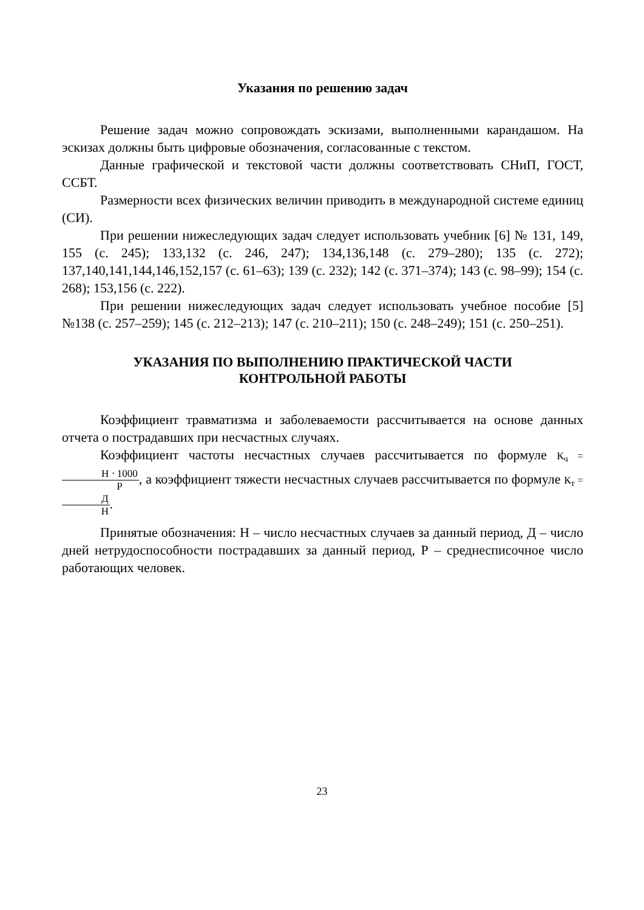Указания по решению задач
Решение задач можно сопровождать эскизами, выполненными карандашом. На эскизах должны быть цифровые обозначения, согласованные с текстом.
Данные графической и текстовой части должны соответствовать СНиП, ГОСТ, ССБТ.
Размерности всех физических величин приводить в международной системе единиц (СИ).
При решении нижеследующих задач следует использовать учебник [6] № 131, 149, 155 (с. 245); 133,132 (с. 246, 247); 134,136,148 (с. 279–280); 135 (с. 272); 137,140,141,144,146,152,157 (с. 61–63); 139 (с. 232); 142 (с. 371–374); 143 (с. 98–99); 154 (с. 268); 153,156 (с. 222).
При решении нижеследующих задач следует использовать учебное пособие [5] №138 (с. 257–259); 145 (с. 212–213); 147 (с. 210–211); 150 (с. 248–249); 151 (с. 250–251).
УКАЗАНИЯ ПО ВЫПОЛНЕНИЮ ПРАКТИЧЕСКОЙ ЧАСТИ
КОНТРОЛЬНОЙ РАБОТЫ
Коэффициент травматизма и заболеваемости рассчитывается на основе данных отчета о пострадавших при несчастных случаях.
Коэффициент частоты несчастных случаев рассчитывается по формуле К<sub>ч</sub> = Н ⋅ 1000 Р, а коэффициент тяжести несчастных случаев рассчитывается по формуле К<sub>т</sub> = Д Н.
Принятые обозначения: Н – число несчастных случаев за данный период, Д – число дней нетрудоспособности пострадавших за данный период, Р – среднесписочное число работающих человек.
23